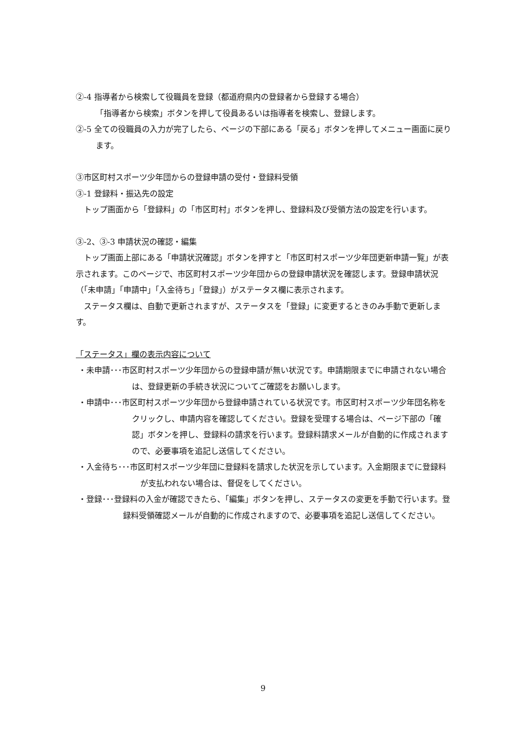②-4 指導者から検索して役職員を登録（都道府県内の登録者から登録する場合）
「指導者から検索」ボタンを押して役員あるいは指導者を検索し、登録します。
②-5 全ての役職員の入力が完了したら、ページの下部にある「戻る」ボタンを押してメニュー画面に戻ります。
③市区町村スポーツ少年団からの登録申請の受付・登録料受領
③-1 登録料・振込先の設定
　トップ画面から「登録料」の「市区町村」ボタンを押し、登録料及び受領方法の設定を行います。
③-2、③-3 申請状況の確認・編集
　トップ画面上部にある「申請状況確認」ボタンを押すと「市区町村スポーツ少年団更新申請一覧」が表示されます。このページで、市区町村スポーツ少年団からの登録申請状況を確認します。登録申請状況（「未申請」「申請中」「入金待ち」「登録」）がステータス欄に表示されます。
　ステータス欄は、自動で更新されますが、ステータスを「登録」に変更するときのみ手動で更新します。
「ステータス」欄の表示内容について
・未申請･･･市区町村スポーツ少年団からの登録申請が無い状況です。申請期限までに申請されない場合は、登録更新の手続き状況についてご確認をお願いします。
・申請中･･･市区町村スポーツ少年団から登録申請されている状況です。市区町村スポーツ少年団名称をクリックし、申請内容を確認してください。登録を受理する場合は、ページ下部の「確認」ボタンを押し、登録料の請求を行います。登録料請求メールが自動的に作成されますので、必要事項を追記し送信してください。
・入金待ち･･･市区町村スポーツ少年団に登録料を請求した状況を示しています。入金期限までに登録料が支払われない場合は、督促をしてください。
・登録･･･登録料の入金が確認できたら、「編集」ボタンを押し、ステータスの変更を手動で行います。登録料受領確認メールが自動的に作成されますので、必要事項を追記し送信してください。
9